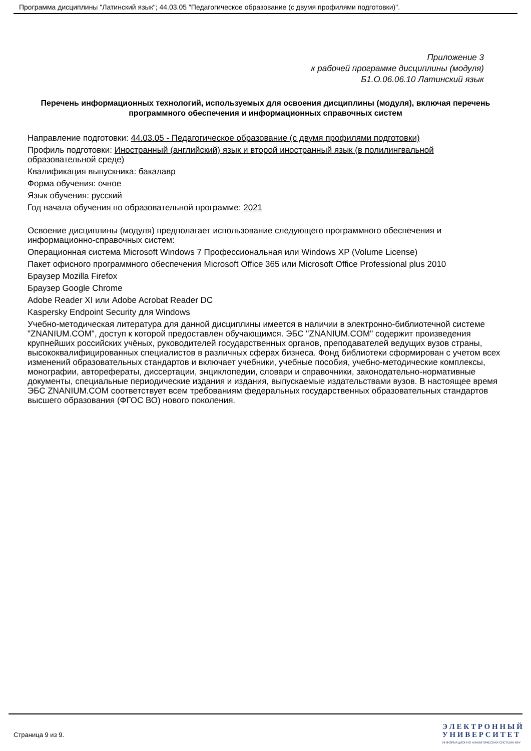Программа дисциплины "Латинский язык"; 44.03.05 "Педагогическое образование (с двумя профилями подготовки)".
Приложение 3
к рабочей программе дисциплины (модуля)
Б1.О.06.06.10 Латинский язык
Перечень информационных технологий, используемых для освоения дисциплины (модуля), включая перечень программного обеспечения и информационных справочных систем
Направление подготовки: 44.03.05 - Педагогическое образование (с двумя профилями подготовки)
Профиль подготовки: Иностранный (английский) язык и второй иностранный язык (в полилингвальной образовательной среде)
Квалификация выпускника: бакалавр
Форма обучения: очное
Язык обучения: русский
Год начала обучения по образовательной программе: 2021
Освоение дисциплины (модуля) предполагает использование следующего программного обеспечения и информационно-справочных систем:
Операционная система Microsoft Windows 7 Профессиональная или Windows XP (Volume License)
Пакет офисного программного обеспечения Microsoft Office 365 или Microsoft Office Professional plus 2010
Браузер Mozilla Firefox
Браузер Google Chrome
Adobe Reader XI или Adobe Acrobat Reader DC
Kaspersky Endpoint Security для Windows
Учебно-методическая литература для данной дисциплины имеется в наличии в электронно-библиотечной системе "ZNANIUM.COM", доступ к которой предоставлен обучающимся. ЭБС "ZNANIUM.COM" содержит произведения крупнейших российских учёных, руководителей государственных органов, преподавателей ведущих вузов страны, высококвалифицированных специалистов в различных сферах бизнеса. Фонд библиотеки сформирован с учетом всех изменений образовательных стандартов и включает учебники, учебные пособия, учебно-методические комплексы, монографии, авторефераты, диссертации, энциклопедии, словари и справочники, законодательно-нормативные документы, специальные периодические издания и издания, выпускаемые издательствами вузов. В настоящее время ЭБС ZNANIUM.COM соответствует всем требованиям федеральных государственных образовательных стандартов высшего образования (ФГОС ВО) нового поколения.
Страница 9 из 9.
Э Л Е К Т Р О Н Н Ы Й
У Н И В Е Р С И Т Е Т
ИНФОРМАЦИОННО АНАЛИТИЧЕСКАЯ СИСТЕМА КФУ